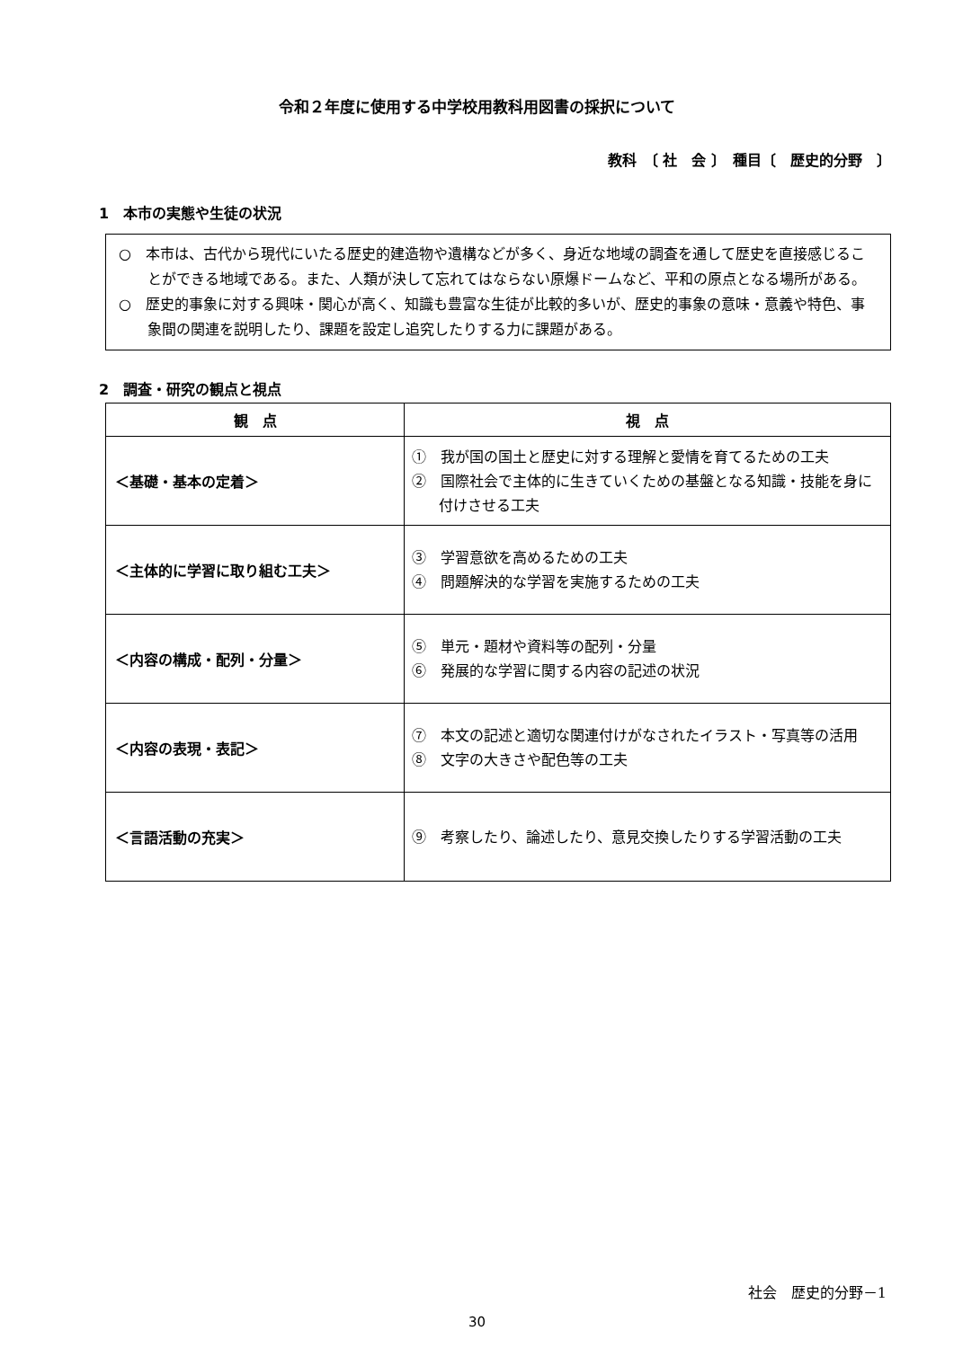令和２年度に使用する中学校用教科用図書の採択について
教科　〔 社　会 〕　種目〔　歴史的分野　〕
1　本市の実態や生徒の状況
○　本市は、古代から現代にいたる歴史的建造物や遺構などが多く、身近な地域の調査を通して歴史を直接感じることができる地域である。また、人類が決して忘れてはならない原爆ドームなど、平和の原点となる場所がある。
○　歴史的事象に対する興味・関心が高く、知識も豊富な生徒が比較的多いが、歴史的事象の意味・意義や特色、事象間の関連を説明したり、課題を設定し追究したりする力に課題がある。
2　調査・研究の観点と視点
| 観 点 | 視 点 |
| --- | --- |
| ＜基礎・基本の定着＞ | ① 我が国の国土と歴史に対する理解と愛情を育てるための工夫 ② 国際社会で主体的に生きていくための基盤となる知識・技能を身に付けさせる工夫 |
| ＜主体的に学習に取り組む工夫＞ | ③ 学習意欲を高めるための工夫 ④ 問題解決的な学習を実施するための工夫 |
| ＜内容の構成・配列・分量＞ | ⑤ 単元・題材や資料等の配列・分量 ⑥ 発展的な学習に関する内容の記述の状況 |
| ＜内容の表現・表記＞ | ⑦ 本文の記述と適切な関連付けがなされたイラスト・写真等の活用 ⑧ 文字の大きさや配色等の工夫 |
| ＜言語活動の充実＞ | ⑨ 考察したり、論述したり、意見交換したりする学習活動の工夫 |
社会　歴史的分野－1
30